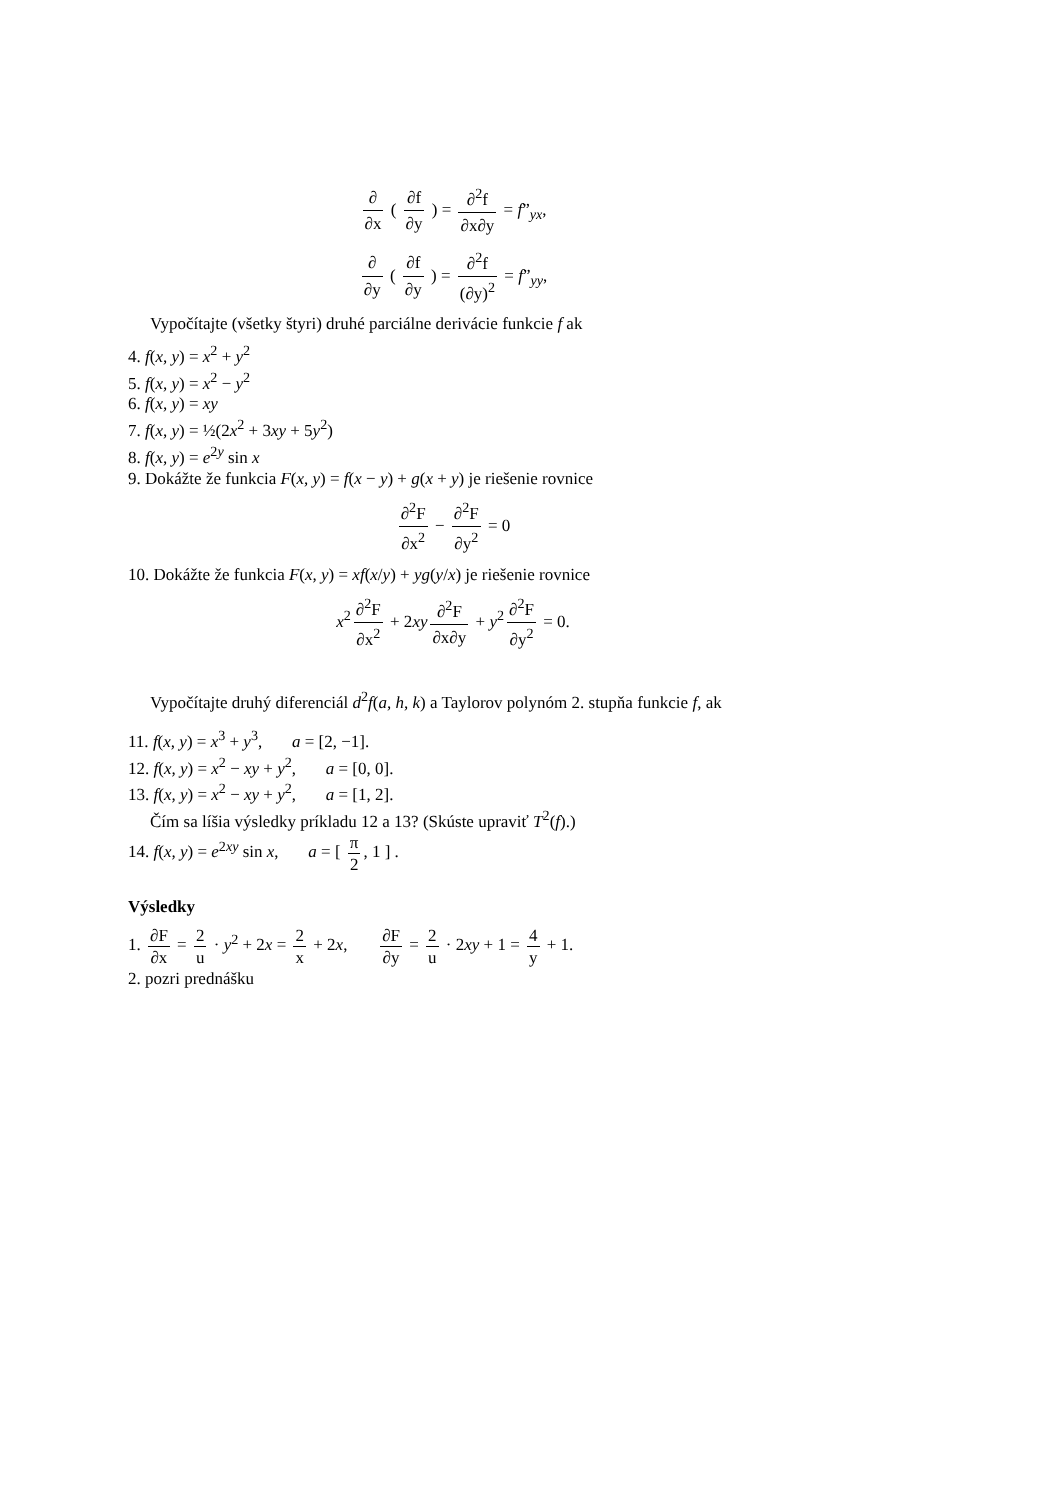∂ ∂x ( ∂f ∂y ) = ∂<sup>2</sup>f ∂x∂y = f”<sub>yx</sub>,
∂ ∂y ( ∂f ∂y ) = ∂<sup>2</sup>f (∂y)<sup>2</sup> = f”<sub>yy</sub>,
Vypočítajte (všetky štyri) druhé parciálne derivácie funkcie f ak
4. f(x, y) = x<sup>2</sup> + y<sup>2</sup>
5. f(x, y) = x<sup>2</sup> − y<sup>2</sup>
6. f(x, y) = xy
7. f(x, y) = ½(2x<sup>2</sup> + 3xy + 5y<sup>2</sup>)
8. f(x, y) = e<sup>2y</sup> sin x
9. Dokážte že funkcia F(x, y) = f(x − y) + g(x + y) je riešenie rovnice
∂<sup>2</sup>F ∂x<sup>2</sup> − ∂<sup>2</sup>F ∂y<sup>2</sup> = 0
10. Dokážte že funkcia F(x, y) = xf(x/y) + yg(y/x) je riešenie rovnice
x<sup>2</sup> ∂<sup>2</sup>F ∂x<sup>2</sup> + 2xy ∂<sup>2</sup>F ∂x∂y + y<sup>2</sup> ∂<sup>2</sup>F ∂y<sup>2</sup> = 0.
Vypočítajte druhý diferenciál d<sup>2</sup>f(a, h, k) a Taylorov polynóm 2. stupňa funkcie f, ak
11. f(x, y) = x<sup>3</sup> + y<sup>3</sup>, a = [2, −1].
12. f(x, y) = x<sup>2</sup> − xy + y<sup>2</sup>, a = [0, 0].
13. f(x, y) = x<sup>2</sup> − xy + y<sup>2</sup>, a = [1, 2].
Čím sa líšia výsledky príkladu 12 a 13? (Skúste upraviť T<sup>2</sup>(f).)
14. f(x, y) = e<sup>2xy</sup> sin x, a = [ π 2, 1 ] .
Výsledky
1. ∂F ∂x = 2 u · y<sup>2</sup> + 2x = 2 x + 2x, ∂F ∂y = 2 u · 2xy + 1 = 4 y + 1.
2. pozri prednášku